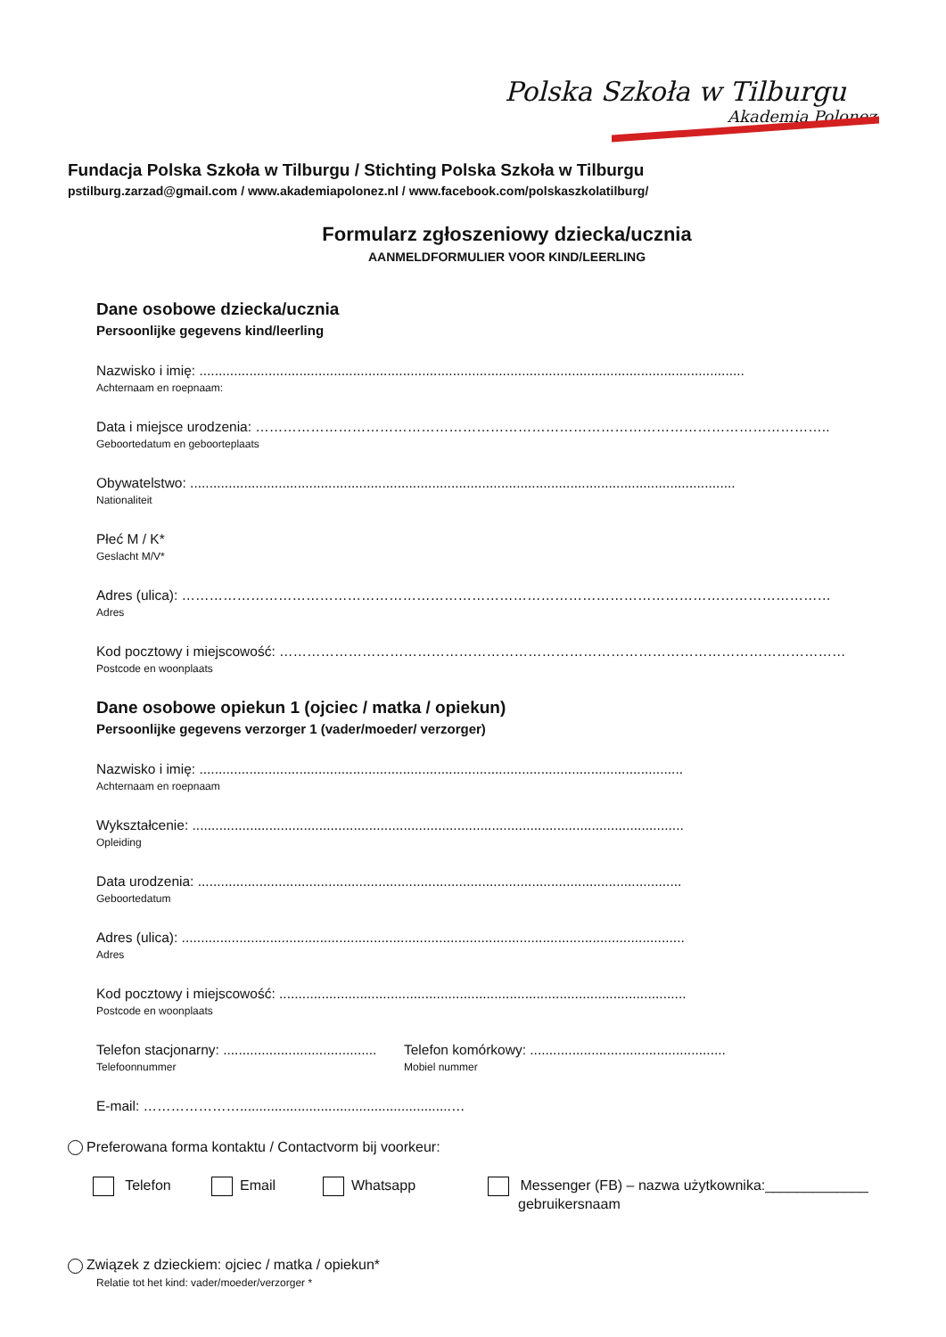Polska Szkoła w Tilburgu
Akademia Polonez
Fundacja Polska Szkoła w Tilburgu / Stichting Polska Szkoła w Tilburgu
pstilburg.zarzad@gmail.com / www.akademiapolonez.nl / www.facebook.com/polskaszkolatilburg/
Formularz zgłoszeniowy dziecka/ucznia
AANMELDFORMULIER VOOR KIND/LEERLING
Dane osobowe dziecka/ucznia
Persoonlijke gegevens kind/leerling
Nazwisko i imię: ..............................................................................................................................................
Achternaam en roepnaam:
Data i miejsce urodzenia: ……………………………………………………………………………………………………………..
Geboortedatum en geboorteplaats
Obywatelstwo: ..............................................................................................................................................
Nationaliteit
Płeć M / K*
Geslacht M/V*
Adres (ulica): ……………………………………………………………………………………………………………………………
Adres
Kod pocztowy i miejscowość: ……………………………………………………………………………………………………………
Postcode en woonplaats
Dane osobowe opiekun 1 (ojciec / matka / opiekun)
Persoonlijke gegevens verzorger 1 (vader/moeder/ verzorger)
Nazwisko i imię: ..............................................................................................................................
Achternaam en roepnaam
Wykształcenie: ................................................................................................................................
Opleiding
Data urodzenia: ..............................................................................................................................
Geboortedatum
Adres (ulica): ...................................................................................................................................
Adres
Kod pocztowy i miejscowość: ..........................................................................................................
Postcode en woonplaats
Telefon stacjonarny: ........................................
Telefoonnummer
Telefon komórkowy: ...................................................
Mobiel nummer
E-mail: ………………….......................................................…
Preferowana forma kontaktu / Contactvorm bij voorkeur:
Telefon Email Whatsapp Messenger (FB) – nazwa użytkownika:_____________
gebruikersnaam
Związek z dzieckiem: ojciec / matka / opiekun*
Relatie tot het kind: vader/moeder/verzorger *